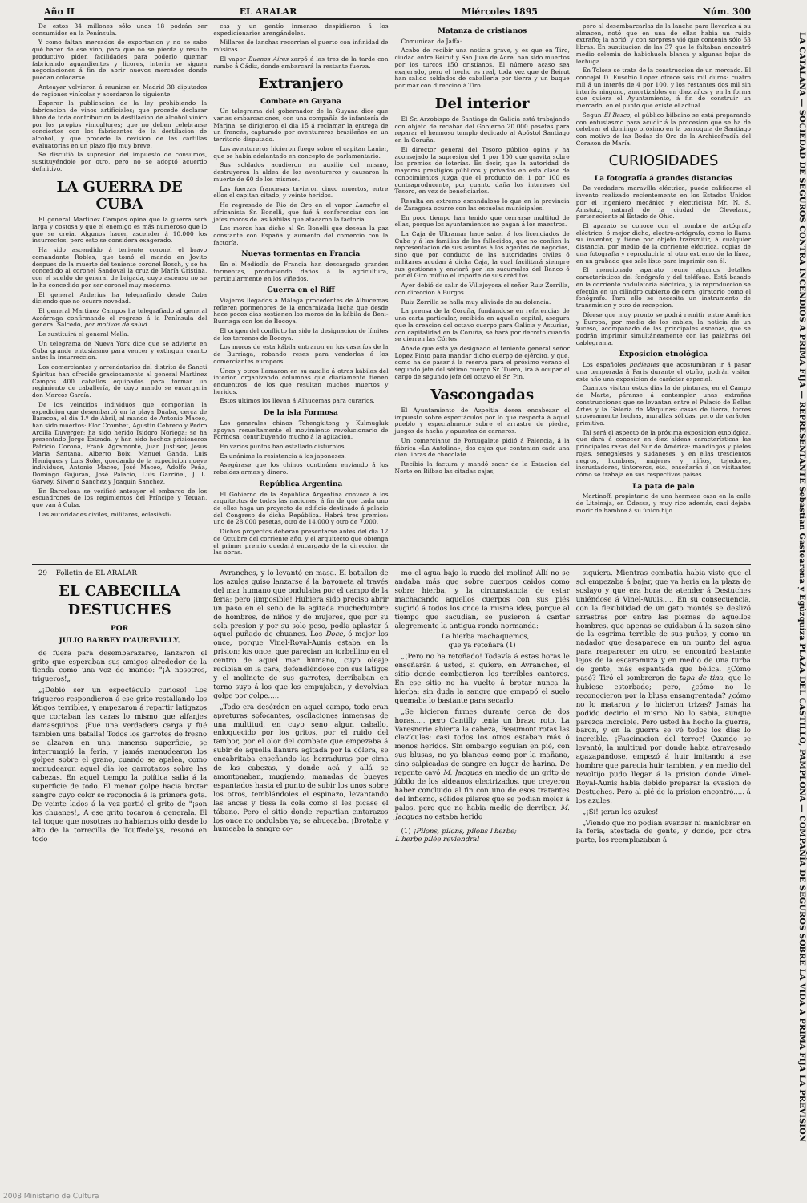Año II EL ARALAR Miércoles 1895 Núm. 300
De estos 34 millones sólo unos 18 podrán ser consumidos en la Península.
Y como faltan mercados de exportacion y no se sabe qué hacer de ese vino, para que no se pierda y resulte productivo piden facilidades para poderlo quemar fabricando aguardientes y licores, interin se siguen negociaciones á fin de abrir nuevos mercados donde puedan colocarse.
Anteayer volvieron á reunirse en Madrid 38 diputados de regiones vinícolas y acordaron lo siguiente:
Esperar la publicacion de la ley prohibiendo la fabricacion de vinos artificiales; que procede declarar libre de toda contribucion la destilacion de alcohol vínico por los propios vinicultores; que no deben celebrarse conciertos con los fabricantes de la destilacion de alcohol, y que procede la revision de las cartillas evaluatorias en un plazo fijo muy breve.
Se discutió la supresion del impuesto de consumos, sustituyéndole por otro, pero no se adoptó acuerdo definitivo.
LA GUERRA DE CUBA
El general Martinez Campos opina que la guerra será larga y costosa y que el enemigo es más numeroso que lo que se creia. Algunos hacen ascender á 10.000 los insurrectos, pero esto se considera exagerado.
Ha sido ascendido á teniente coronel el bravo comandante Robles, que tomó el mando en Jovito despues de la muerte del teniente coronel Bosch, y se ha concedido al coronel Sandoval la cruz de María Cristina, con el sueldo de general de brigada, cuyo ascenso no se le ha concedido por ser coronel muy moderno.
El general Arderius ha telegrafiado desde Cuba diciendo que no ocurre novedad.
El general Martinez Campos ha telegrafiado al general Azcárraga confirmando el regreso á la Península del general Salcedo, por motivos de salud.
Le sustituirá el general Mella.
Un telegrama de Nueva York dice que se advierte en Cuba grande entusiasmo para vencer y extinguir cuanto antes la insurreccion.
Los comerciantes y arrendatarios del distrito de Sancti Spiritus han ofrecido graciosamente al general Martinez Campos 400 caballos equipados para formar un regimiento de caballería, de cuyo mando se encargaria don Marcos García.
De los veintidos individuos que componian la expedicion que desembarcó en la playa Duaba, cerca de Baracoa, el dia 1.º de Abril, al mando de Antonio Maceo, han sido muertos: Flor Crombet, Agustin Cebreco y Pedro Arcilla Duverger; ha sido herido Isidoro Noriega; se ha presentado Jorge Estrada, y han sido hechos prisioneros Patricio Corona, Frank Agramonte, Juan Justiser, Jesus María Santana, Alberto Boix, Manuel Ganda, Luis Hemiques y Luis Soler, quedando de la expedicion nueve individuos, Antonio Maceo, José Maceo, Adolfo Peña, Domingo Gujurán, José Palacio, Luis Garriñel, J. L. Garvey, Silverio Sanchez y Joaquin Sanchez.
En Barcelona se verificó anteayer el embarco de los escuadrones de los regimientos del Príncipe y Tetuan, que van á Cuba.
Las autoridades civiles, militares, eclesiásti-
cas y un gentío inmenso despidieron á los expedicionarios arengándoles.
Millares de lanchas recorrian el puerto con infinidad de músicas.
El vapor Buenos Aires zarpó á las tres de la tarde con rumbo á Cádiz, donde embarcará la restante fuerza.
Extranjero
Combate en Guyana
Un telegrama del gobernador de la Guyana dice que varias embarcaciones, con una compañía de infantería de Marina, se dirigieron el dia 15 á reclamar la entrega de un francés, capturado por aventureros brasileños en un territorio disputado.
Los aventureros hicieron fuego sobre el capitan Lanier, que se habia adelantado en concepto de parlamentario.
Sus soldados acudieron en auxilio del mismo, destruyeron la aldea de los aventureros y causaron la muerte de 60 de los mismos.
Las fuerzas francesas tuvieron cinco muertos, entre ellos el capitan citado, y veinte heridos.
Ha regresado de Rio de Oro en el vapor Larache el africanista Sr. Bonelli, que fué á conferenciar con los jefes moros de las kábilas que atacaron la factoría.
Los moros han dicho al Sr. Bonelli que desean la paz constante con España y aumento del comercio con la factoría.
Nuevas tormentas en Francia
En el Mediodía de Francia han descargado grandes tormentas, produciendo daños á la agricultura, particularmente en los viñedos.
Guerra en el Riff
Viajeros llegados á Málaga procedentes de Alhucemas refieren pormenores de la encarnizada lucha que desde hace pocos dias sostienen los moros de la kábila de Beni-Burriaga con los de Bocoya.
El orígen del conflicto ha sido la designacion de límites de los terrenos de Bocoya.
Los moros de esta kábila entraron en los caseríos de la de Burriaga, robando reses para venderlas á los comerciantes europeos.
Unos y otros llamaron en su auxilio á otras kábilas del interior, organizando columnas que diariamente tienen encuentros, de los que resultan muchos muertos y heridos.
Estos últimos los llevan á Alhucemas para curarlos.
De la isla Formosa
Los generales chinos Tchengkitong y Kulmugluk apoyan resueltamente el movimiento revolucionario de Formosa, contribuyendo mucho á la agitacion.
En varios puntos han estallado disturbios.
Es unánime la resistencia á los japoneses.
Asegúrase que los chinos continúan enviando á los rebeldes armas y dinero.
República Argentina
El Gobierno de la República Argentina convoca á los arquitectos de todas las naciones, á fin de que cada uno de ellos haga un proyecto de edificio destinado á palacio del Congreso de dicha República. Habrá tres premios: uno de 28.000 pesetas, otro de 14.000 y otro de 7.000.
Dichos proyectos deberán presentarse antes del dia 12 de Octubre del corriente año, y el arquitecto que obtenga el primer premio quedará encargado de la direccion de las obras.
Matanza de cristianos
Comunican de Jaffa:
Acabo de recibir una noticia grave, y es que en Tiro, ciudad entre Beirut y San Juan de Acre, han sido muertos por los turcos 150 cristianos. El número acaso sea exajerado, pero el hecho es real, toda vez que de Beirut han salido soldados de caballería por tierra y un buque por mar con direccion á Tiro.
Del interior
El Sr. Arzobispo de Santiago de Galicia está trabajando con objeto de recabar del Gobierno 20.000 pesetas para reparar el hermoso templo dedicado al Apóstol Santiago en la Coruña.
El director general del Tesoro público opina y ha aconsejado la supresion del 1 por 100 que gravita sobre los premios de loterías. Es decir, que la autoridad de mayores prestigios públicos y privados en esta clase de conocimientos juzga que el producto del 1 por 100 es contraproducente, por cuanto daña los intereses del Tesoro, en vez de beneficiarlos.
Resulta en extremo escandaloso lo que en la provincia de Zaragoza ocurre con las escuelas municipales.
En poco tiempo han tenido que cerrarse multitud de ellas, porque los ayuntamientos no pagan á los maestros.
La Caja de Ultramar hace saber á los licenciados de Cuba y á las familias de los fallecidos, que no confien la representacion de sus asuntos á los agentes de negocios, sino que por conducto de las autoridades civiles ó militares acudan á dicha Caja, la cual facilitará siempre sus gestiones y enviará por las sucursales del Banco ó por el Giro mútuo el importe de sus créditos.
Ayer debió de salir de Villajoyosa el señor Ruiz Zorrilla, con direccion á Burgos.
Ruiz Zorrilla se halla muy aliviado de su dolencia.
La prensa de la Coruña, fundándose en referencias de una carta particular, recibida en aquella capital, asegura que la creacion del octavo cuerpo para Galicia y Asturias, con capitalidad en la Coruña, se hará por decreto cuando se cierren las Córtes.
Añade que está ya designado el teniente general señor Lopez Pinto para mandar dicho cuerpo de ejército, y que, como ha de pasar á la reserva para el próximo verano el segundo jefe del sétimo cuerpo Sr. Tuero, irá á ocupar el cargo de segundo jefe del octavo el Sr. Pin.
Vascongadas
El Ayuntamiento de Azpeitia desea encabezar el impuesto sobre espectáculos por lo que respecta á aquel pueblo y especialmente sobre el arrastre de piedra, juegos de hacha y apuestas de carneros.
Un comerciante de Portugalete pidió á Palencia, á la fábrica «La Antolina», dos cajas que contenian cada una cien libras de chocolate.
Recibió la factura y mandó sacar de la Estacion del Norte en Bilbao las citadas cajas;
pero al desembarcarlas de la lancha para llevarlas á su almacen, notó que en una de ellas habia un ruido extraño; la abrió, y con sorpresa vió que contenia sólo 63 libras. En sustitucion de las 37 que le faltaban encontró medio celemin de habichuela blanca y algunas hojas de lechuga.
En Tolosa se trata de la construccion de un mercado. El concejal D. Eusebio Lopez ofrece seis mil duros: cuatro mil á un interés de 4 por 100, y los restantes dos mil sin interés ninguno, amortizables en diez años y en la forma que quiera el Ayuntamiento, á fin de construir un mercado, en el punto que existe el actual.
Segun El Basco, el público bilbaino se está preparando con entusiasmo para acudir á la procesion que se ha de celebrar el domingo próximo en la parroquia de Santiago con motivo de las Bodas de Oro de la Archicofradía del Corazon de María.
CURIOSIDADES
La fotografía á grandes distancias
De verdadera maravilla eléctrica, puede calificarse el invento realizado recientemente en los Estados Unidos por el ingeniero mecánico y electricista Mr. N. S. Amstutz, natural de la ciudad de Cleveland, perteneciente al Estado de Ohio.
El aparato se conoce con el nombre de artógrafo eléctrico, ó mejor dicho, electro-artógrafo, como lo llama su inventor, y tiene por objeto transmitir, á cualquier distancia, por medio de la corriente eléctrica, copias de una fotografía y reproducirla al otro extremo de la línea, en un grabado que sale listo para imprimir con él.
El mencionado aparato reune algunos detalles característicos del fonógrafo y del teléfono. Está basado en la corriente ondulatoria eléctrica, y la reproduccion se efectúa en un cilindro cubierto de cera, giratorio como el fonógrafo. Para ello se necesita un instrumento de transmision y otro de recepcion.
Dícese que muy pronto se podrá remitir entre América y Europa, por medio de los cables, la noticia de un suceso, acompañado de las principales escenas, que se podrán imprimir simultáneamente con las palabras del cablegrama.
Exposicion etnológica
Los españoles pudientes que acostumbran ir á pasar una temporada á Paris durante el otoño, podrán visitar este año una exposicion de carácter especial.
Cuantos visitan estos dias la de pinturas, en el Campo de Marte, páranse á contemplar unas extrañas construcciones que se levantan entre el Palacio de Bellas Artes y la Galería de Máquinas; casas de tierra, torres groseramente hechas, murallas sólidas, pero de carácter primitivo.
Tal será el aspecto de la próxima exposicion etnológica, que dará á conocer en diez aldeas características las principales razas del Sur de América: mandingos y pieles rojas, senegaleses y sudaneses, y en ellas trescientos negros, hombres, mujeres y niños, tejedores, incrustadores, tintoreros, etc., enseñarán á los visitantes cómo se trabaja en sus respectivos países.
La pata de palo
Martinoff, propietario de una hermosa casa en la calle de Liteinaja, en Odessa, y muy rico además, casi dejaba morir de hambre á su único hijo.
29 Folletin de EL ARALAR
EL CABECILLA DESTUCHES
POR
JULIO BARBEY D'AUREVILLY.
de fuera para desembarazarse, lanzaron el grito que esperaban sus amigos alrededor de la tienda como una voz de mando: "¡A nosotros, trigueros!„
„¡Debió ser un espectáculo curioso! Los trigueros respondieron á ese grito restallando los látigos terribles, y empezaron á repartir latigazos que cortaban las caras lo mismo que alfanjes damasquinos. ¡Fué una verdadera carga y fué tambien una batalla! Todos los garrotes de fresno se alzaron en una inmensa superficie, se interrumpió la feria, y jamás menudearon los golpes sobre el grano, cuando se apalea, como menudearon aquel dia los garrotazos sobre las cabezas. En aquel tiempo la política salia á la superficie de todo. El menor golpe hacia brotar sangre cuyo color se reconocia á la primera gota. De veinte lados á la vez partió el grito de "¡son los chuanes!„ A ese grito tocaron á generala. El tal toque que nosotras no habíamos oido desde lo alto de la torrecilla de Touffedelys, resonó en todo
Avranches, y lo levantó en masa. El batallon de los azules quiso lanzarse á la bayoneta al través del mar humano que ondulaba por el campo de la feria; pero ¡imposible! Hubiera sido preciso abrir un paso en el seno de la agitada muchedumbre de hombres, de niños y de mujeres, que por su sola presion y por su solo peso, podia aplastar á aquel puñado de chuanes. Los Doce, ó mejor los once, porque Vinel-Royal-Aunis estaba en la prision; los once, que parecian un torbellino en el centro de aquel mar humano, cuyo oleaje recibian en la cara, defendiéndose con sus látigos y el molinete de sus garrotes, derribaban en torno suyo á los que los empujaban, y devolvian golpe por golpe.....
„Todo era desórden en aquel campo, todo eran apreturas sofocantes, oscilaciones inmensas de una multitud, en cuyo seno algun caballo, enloquecido por los gritos, por el ruido del tambor, por el olor del combate que empezaba á subir de aquella llanura agitada por la cólera, se encabritaba enseñando las herraduras por cima de las cabezas, y donde acá y allá se amontonaban, mugiendo, manadas de bueyes espantados hasta el punto de subir los unos sobre los otros, temblándoles el espinazo, levantando las ancas y tiesa la cola como si les picase el tábano. Pero el sitio donde repartian cintarazos los once no ondulaba ya; se ahuecaba. ¡Brotaba y humeaba la sangre co-
mo el agua bajo la rueda del molino! Allí no se andaba más que sobre cuerpos caidos como sobre hierba, y la circunstancia de estar machacando aquellos cuerpos con sus piés sugirió á todos los once la misma idea, porque al tiempo que sacudian, se pusieron á cantar alegremente la antigua ronda normanda:
La hierba machaquemos,
que ya retoñará (1)
„¡Pero no ha retoñado! Todavía á estas horas le enseñarán á usted, si quiere, en Avranches, el sitio donde combatieron los terribles cantores. En ese sitio no ha vuelto á brotar nunca la hierba: sin duda la sangre que empapó el suelo quemaba lo bastante para secarlo.
„Se hicieron firmes durante cerca de dos horas..... pero Cantilly tenia un brazo roto, La Varesnerie abierta la cabeza, Beaumont rotas las clavículas; casi todos los otros estaban más ó menos heridos. Sin embargo seguian en pié, con sus blusas, no ya blancas como por la mañana, sino salpicadas de sangre en lugar de harina. De repente cayó M. Jacques en medio de un grito de júbilo de los aldeanos electrizados, que creyeron haber concluido al fin con uno de esos tratantes del infierno, sólidos pilares que se podian moler á palos, pero que no habia medio de derribar. M. Jacques no estaba herido
(1) ¡Pilons, pilons, pilons l'herbe;
L'herbe pilée reviendral
siquiera. Mientras combatia habia visto que el sol empezaba á bajar, que ya heria en la plaza de soslayo y que era hora de atender á Destuches uniéndose á Vinel-Auuis..... En su consecuencia, con la flexibilidad de un gato montés se deslizó arrastras por entre las piernas de aquellos hombres, que apenas se cuidaban á la sazon sino de la esgrima terrible de sus puños; y como un nadador que desaparece en un punto del agua para reaparecer en otro, se encontró bastante lejos de la escaramuza y en medio de una turba de gente, más espantada que bélica. ¿Cómo pasó? Tiró el sombreron de tapa de tina, que le hubiese estorbado; pero, ¿cómo no le reconocieron por la blusa ensangrentada? ¿cómo no lo mataron y lo hicieron trizas? Jamás ha podido decirlo él mismo. No lo sabia, aunque parezca increible. Pero usted ha hecho la guerra, baron, y en la guerra se vé todos los dias lo increible. ¡Fascinacion del terror! Cuando se levantó, la multitud por donde habia atravesado agazapándose, empezó á huir imitando á ese hombre que parecia huir tambien, y en medio del revoltijo pudo llegar á la prision donde Vinel-Royal-Aunis habia debido preparar la evasion de Destuches. Pero al pié de la prision encontró..... á los azules.
„¡Sí! ¡eran los azules!
„Viendo que no podian avanzar ni maniobrar en la feria, atestada de gente, y donde, por otra parte, los reemplazaban á
LA CATALANA — SOCIEDAD DE SEGUROS CONTRA INCENDIOS A PRIMA FIJA — REPRESENTANTE Sebastian Gastearena y Egúzquiza PLAZA DEL CASTILLO, PAMPLONA — COMPAÑÍA DE SEGUROS SOBRE LA VIDA A PRIMA FIJA LA PREVISION
2008 Ministerio de Cultura